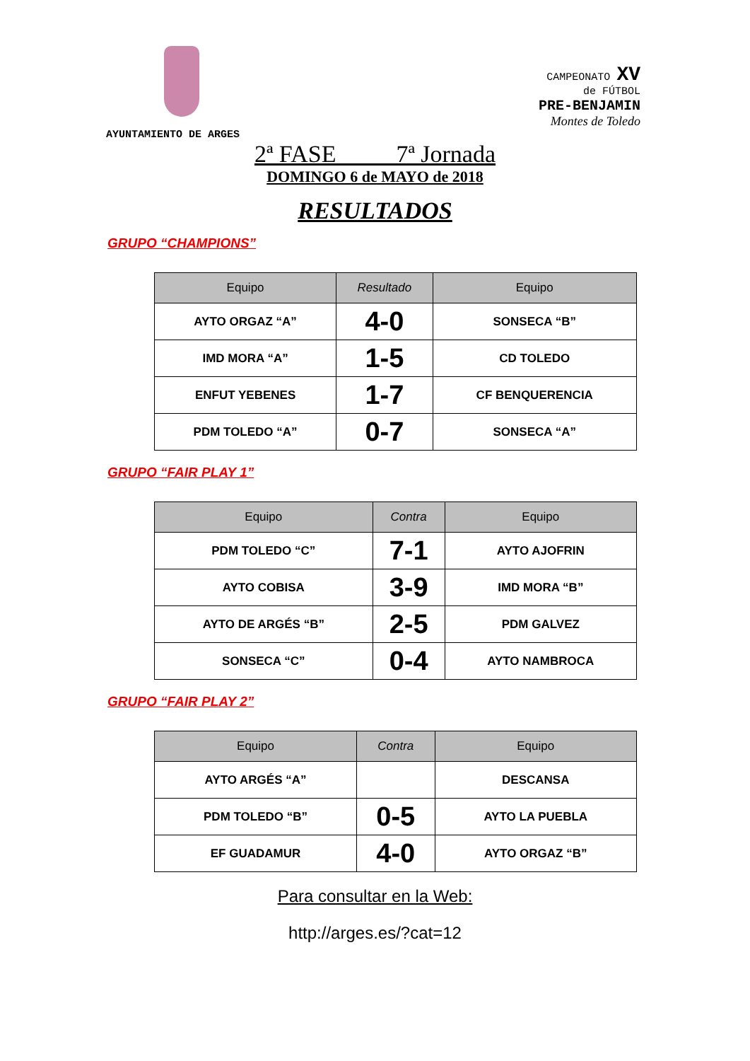CAMPEONATO XV
de FÚTBOL
PRE-BENJAMIN
Montes de Toledo
AYUNTAMIENTO DE ARGES
2ª FASE 7ª Jornada
DOMINGO 6 de MAYO de 2018
RESULTADOS
GRUPO “CHAMPIONS”
| Equipo | Resultado | Equipo |
| --- | --- | --- |
| AYTO ORGAZ “A” | 4-0 | SONSECA “B” |
| IMD MORA “A” | 1-5 | CD TOLEDO |
| ENFUT YEBENES | 1-7 | CF BENQUERENCIA |
| PDM TOLEDO “A” | 0-7 | SONSECA “A” |
GRUPO “FAIR PLAY 1”
| Equipo | Contra | Equipo |
| --- | --- | --- |
| PDM TOLEDO “C” | 7-1 | AYTO AJOFRIN |
| AYTO COBISA | 3-9 | IMD MORA “B” |
| AYTO DE ARGÉS “B” | 2-5 | PDM GALVEZ |
| SONSECA “C” | 0-4 | AYTO NAMBROCA |
GRUPO “FAIR PLAY 2”
| Equipo | Contra | Equipo |
| --- | --- | --- |
| AYTO ARGÉS “A” | | DESCANSA |
| PDM TOLEDO “B” | 0-5 | AYTO LA PUEBLA |
| EF GUADAMUR | 4-0 | AYTO ORGAZ “B” |
Para consultar en la Web:
http://arges.es/?cat=12